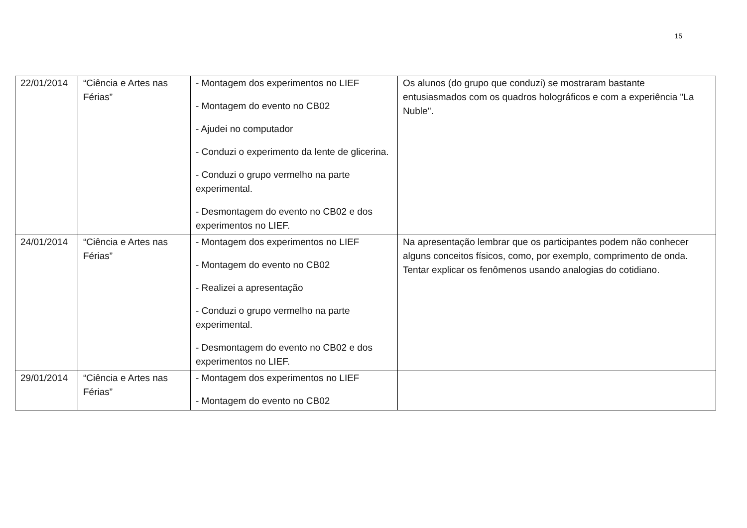15
| 22/01/2014 | “Ciência e Artes nas Férias” | - Montagem dos experimentos no LIEF - Montagem do evento no CB02 - Ajudei no computador - Conduzi o experimento da lente de glicerina. - Conduzi o grupo vermelho na parte experimental. - Desmontagem do evento no CB02 e dos experimentos no LIEF. | Os alunos (do grupo que conduzi) se mostraram bastante entusiasmados com os quadros holográficos e com a experiência "La Nuble". |
| 24/01/2014 | “Ciência e Artes nas Férias” | - Montagem dos experimentos no LIEF - Montagem do evento no CB02 - Realizei a apresentação - Conduzi o grupo vermelho na parte experimental. - Desmontagem do evento no CB02 e dos experimentos no LIEF. | Na apresentação lembrar que os participantes podem não conhecer alguns conceitos físicos, como, por exemplo, comprimento de onda. Tentar explicar os fenômenos usando analogias do cotidiano. |
| 29/01/2014 | “Ciência e Artes nas Férias” | - Montagem dos experimentos no LIEF - Montagem do evento no CB02 | |